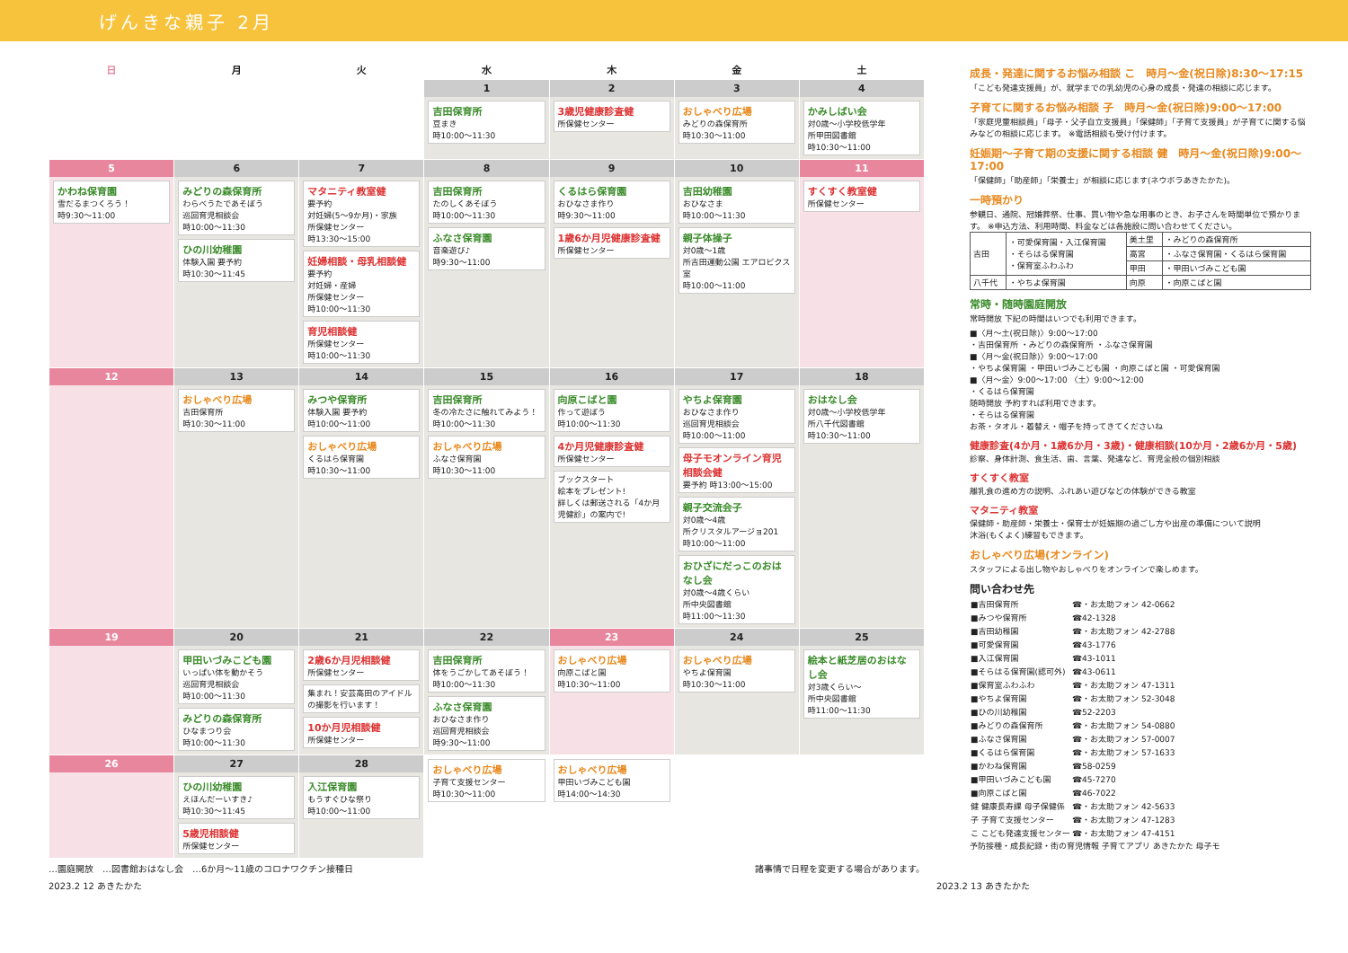げんきな親子 2月
| 日 | 月 | 火 | 水 | 木 | 金 | 土 |
| --- | --- | --- | --- | --- | --- | --- |
| | | | 1 吉田保育所 豆まき 時10:00～11:30 | 2 3歳児健康診査健 所保健センター | 3 おしゃべり広場 みどりの森保育所 時10:30～11:00 | 4 かみしばい会 対0歳～小学校低学年 所甲田図書館 時10:30～11:00 |
| 5 かわね保育園 雪だるまつくろう！ 時9:30～11:00 | 6 みどりの森保育所 わらべうたであそぼう 巡回育児相談会 時10:00～11:30 ひの川幼稚園 体験入園 要予約 時10:30～11:45 | 7 マタニティ教室健 要予約 対妊婦(5～9か月)・家族 所保健センター 時13:30～15:00 妊婦相談・母乳相談健 要予約 対妊婦・産婦 所保健センター 時10:00～11:30 育児相談健 所保健センター 時10:00～11:30 | 8 吉田保育所 たのしくあそぼう 時10:00～11:30 ふなさ保育園 音楽遊び♪ 時9:30～11:00 | 9 くるはら保育園 おひなさま作り 時9:30～11:00 1歳6か月児健康診査健 所保健センター | 10 吉田幼稚園 おひなさま 時10:00～11:30 親子体操子 対0歳～1歳 所吉田運動公園 エアロビクス室 時10:00～11:00 | 11 すくすく教室健 所保健センター |
| 12 | 13 おしゃべり広場 吉田保育所 時10:30～11:00 | 14 みつや保育所 体験入園 要予約 時10:00～11:00 おしゃべり広場 くるはら保育園 時10:30～11:00 | 15 吉田保育所 冬の冷たさに触れてみよう！ 時10:00～11:30 おしゃべり広場 ふなさ保育園 時10:30～11:00 | 16 向原こばと園 作って遊ぼう 時10:00～11:30 4か月児健康診査健 所保健センター ブックスタート 絵本をプレゼント! 詳しくは郵送される「4か月児健診」の案内で! | 17 やちよ保育園 おひなさま作り 巡回育児相談会 時10:00～11:00 母子モオンライン育児相談会健 要予約 時13:00～15:00 親子交流会子 対0歳～4歳 所クリスタルアージョ201 時10:00～11:00 おひざにだっこのおはなし会 対0歳～4歳くらい 所中央図書館 時11:00～11:30 | 18 おはなし会 対0歳～小学校低学年 所八千代図書館 時10:30～11:00 |
| 19 | 20 甲田いづみこども園 いっぱい体を動かそう 巡回育児相談会 時10:00～11:30 みどりの森保育所 ひなまつり会 時10:00～11:30 | 21 2歳6か月児相談健 所保健センター 集まれ！安芸高田のアイドルの撮影を行います！ 10か月児相談健 所保健センター | 22 吉田保育所 体をうごかしてあそぼう！ 時10:00～11:30 ふなさ保育園 おひなさま作り 巡回育児相談会 時9:30～11:00 | 23 おしゃべり広場 向原こばと園 時10:30～11:00 | 24 おしゃべり広場 やちよ保育園 時10:30～11:00 | 25 絵本と紙芝居のおはなし会 対3歳くらい～ 所中央図書館 時11:00～11:30 |
| 26 | 27 ひの川幼稚園 えほんだーいすき♪ 時10:30～11:45 5歳児相談健 所保健センター | 28 入江保育園 もうすぐひな祭り 時10:00～11:00 | おしゃべり広場 子育て支援センター 時10:30～11:00 | おしゃべり広場 甲田いづみこども園 時14:00～14:30 | | |
…園庭開放　…図書館おはなし会　…6か月～11歳のコロナワクチン接種日 諸事情で日程を変更する場合があります。
成長・発達に関するお悩み相談 こ　時月～金(祝日除)8:30～17:15
「こども発達支援員」が、就学までの乳幼児の心身の成長・発達の相談に応じます。
子育てに関するお悩み相談 子　時月～金(祝日除)9:00～17:00
「家庭児童相談員」「母子・父子自立支援員」「保健師」「子育て支援員」が子育てに関する悩みなどの相談に応じます。 ※電話相談も受け付けます。
妊娠期～子育て期の支援に関する相談 健　時月～金(祝日除)9:00～17:00
「保健師」「助産師」「栄養士」が相談に応じます(ネウボラあきたかた)。
一時預かり
参観日、通院、冠婚葬祭、仕事、買い物や急な用事のとき、お子さんを時間単位で預かります。 ※申込方法、利用時間、料金などは各施設に問い合わせてください。
| 吉田 | ・可愛保育園・入江保育園 ・そらはる保育園 ・保育室ふわふわ | 美土里 | ・みどりの森保育所 |
| | | 高宮 | ・ふなさ保育園・くるはら保育園 |
| | | 甲田 | ・甲田いづみこども園 |
| 八千代 | ・やちよ保育園 | 向原 | ・向原こばと園 |
常時・随時園庭開放
常時開放 下記の時間はいつでも利用できます。
■〈月～土(祝日除)〉9:00～17:00
・吉田保育所 ・みどりの森保育所 ・ふなさ保育園
■〈月～金(祝日除)〉9:00～17:00
・やちよ保育園 ・甲田いづみこども園 ・向原こばと園 ・可愛保育園
■〈月～金〉9:00～17:00 〈土〉9:00～12:00
・くるはら保育園
随時開放 予約すれば利用できます。
・そらはる保育園
お茶・タオル・着替え・帽子を持ってきてくださいね
健康診査(4か月・1歳6か月・3歳)・健康相談(10か月・2歳6か月・5歳)
診察、身体計測、食生活、歯、言葉、発達など、育児全般の個別相談
すくすく教室
離乳食の進め方の説明、ふれあい遊びなどの体験ができる教室
マタニティ教室
保健師・助産師・栄養士・保育士が妊娠期の過ごし方や出産の準備について説明
沐浴(もくよく)練習もできます。
おしゃべり広場(オンライン)
スタッフによる出し物やおしゃべりをオンラインで楽しめます。
問い合わせ先
| ■吉田保育所 | ☎・お太助フォン 42-0662 |
| ■みつや保育所 | ☎42-1328 |
| ■吉田幼稚園 | ☎・お太助フォン 42-2788 |
| ■可愛保育園 | ☎43-1776 |
| ■入江保育園 | ☎43-1011 |
| ■そらはる保育園(認可外) | ☎43-0611 |
| ■保育室ふわふわ | ☎・お太助フォン 47-1311 |
| ■やちよ保育園 | ☎・お太助フォン 52-3048 |
| ■ひの川幼稚園 | ☎52-2203 |
| ■みどりの森保育所 | ☎・お太助フォン 54-0880 |
| ■ふなさ保育園 | ☎・お太助フォン 57-0007 |
| ■くるはら保育園 | ☎・お太助フォン 57-1633 |
| ■かわね保育園 | ☎58-0259 |
| ■甲田いづみこども園 | ☎45-7270 |
| ■向原こばと園 | ☎46-7022 |
| 健 健康長寿課 母子保健係 | ☎・お太助フォン 42-5633 |
| 子 子育て支援センター | ☎・お太助フォン 47-1283 |
| こ こども発達支援センター | ☎・お太助フォン 47-4151 |
予防接種・成長記録・街の育児情報 子育てアプリ あきたかた 母子モ
2023.2 12 あきたかた 2023.2 13 あきたかた